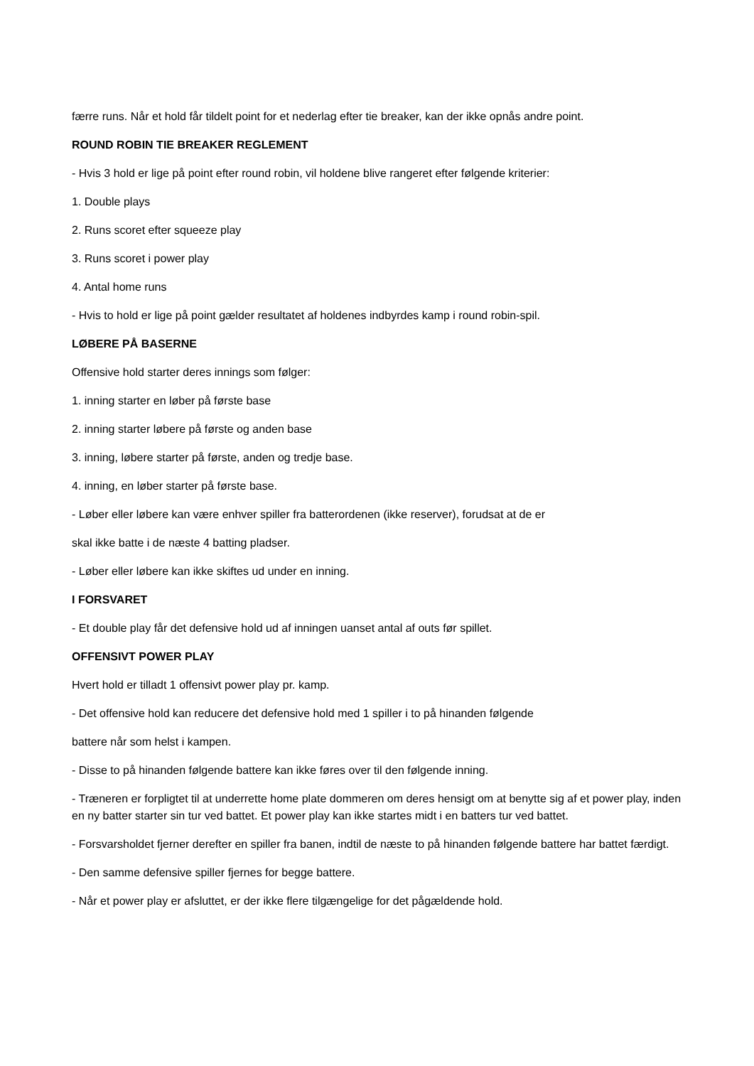færre runs. Når et hold får tildelt point for et nederlag efter tie breaker, kan der ikke opnås andre point.
ROUND ROBIN TIE BREAKER REGLEMENT
- Hvis 3 hold er lige på point efter round robin, vil holdene blive rangeret efter følgende kriterier:
1. Double plays
2. Runs scoret efter squeeze play
3. Runs scoret i power play
4. Antal home runs
- Hvis to hold er lige på point gælder resultatet af holdenes indbyrdes kamp i round robin-spil.
LØBERE PÅ BASERNE
Offensive hold starter deres innings som følger:
1. inning starter en løber på første base
2. inning starter løbere på første og anden base
3. inning, løbere starter på første, anden og tredje base.
4. inning, en løber starter på første base.
- Løber eller løbere kan være enhver spiller fra batterordenen (ikke reserver), forudsat at de er
skal ikke batte i de næste 4 batting pladser.
- Løber eller løbere kan ikke skiftes ud under en inning.
I FORSVARET
- Et double play får det defensive hold ud af inningen uanset antal af outs før spillet.
OFFENSIVT POWER PLAY
Hvert hold er tilladt 1 offensivt power play pr. kamp.
- Det offensive hold kan reducere det defensive hold med 1 spiller i to på hinanden følgende
battere når som helst i kampen.
- Disse to på hinanden følgende battere kan ikke føres over til den følgende inning.
- Træneren er forpligtet til at underrette home plate dommeren om deres hensigt om at benytte sig af et power play, inden en ny batter starter sin tur ved battet. Et power play kan ikke startes midt i en batters tur ved battet.
- Forsvarsholdet fjerner derefter en spiller fra banen, indtil de næste to på hinanden følgende battere har battet færdigt.
- Den samme defensive spiller fjernes for begge battere.
- Når et power play er afsluttet, er der ikke flere tilgængelige for det pågældende hold.